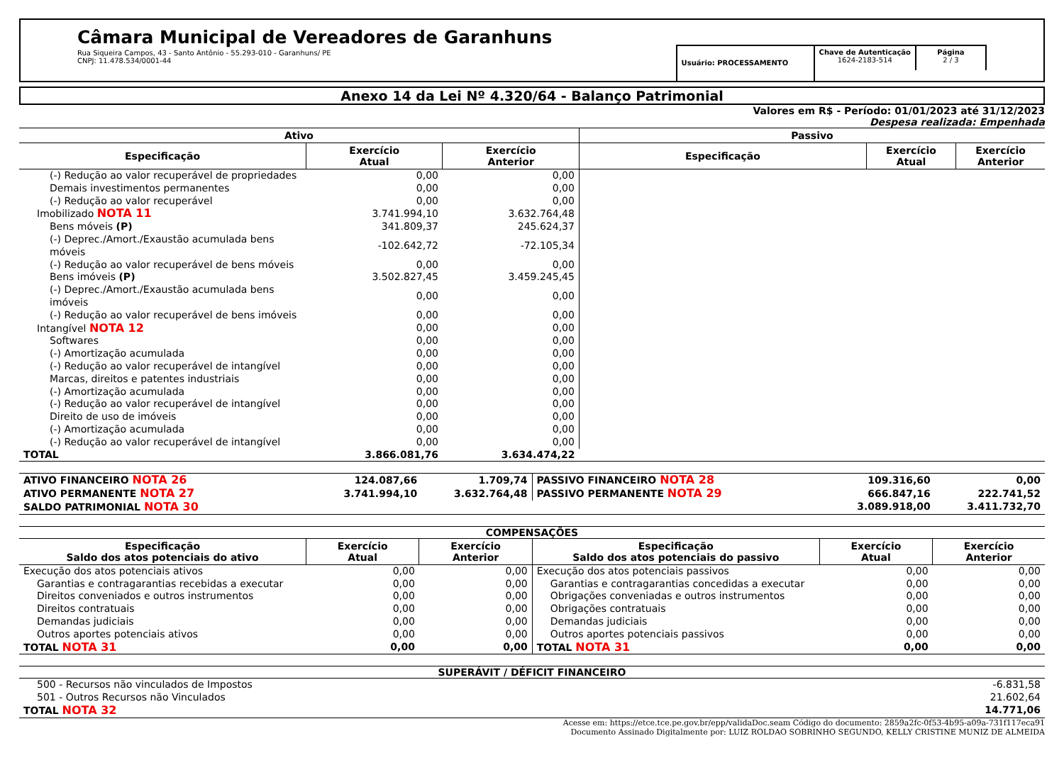Câmara Municipal de Vereadores de Garanhuns
Rua Siqueira Campos, 43 - Santo Antônio - 55.293-010 - Garanhuns/ PE
CNPJ: 11.478.534/0001-44
Usuário: PROCESSAMENTO
Chave de Autenticação
1624-2183-514
Página
2 / 3
Anexo 14 da Lei Nº 4.320/64 - Balanço Patrimonial
Valores em R$ - Período: 01/01/2023 até 31/12/2023
Despesa realizada: Empenhada
| Ativo | | | Passivo | | |
| --- | --- | --- | --- | --- | --- |
| Especificação | Exercício Atual | Exercício Anterior | Especificação | Exercício Atual | Exercício Anterior |
| (-) Redução ao valor recuperável de propriedades | 0,00 | 0,00 | | | |
| Demais investimentos permanentes | 0,00 | 0,00 | | | |
| (-) Redução ao valor recuperável | 0,00 | 0,00 | | | |
| Imobilizado NOTA 11 | 3.741.994,10 | 3.632.764,48 | | | |
| Bens móveis (P) | 341.809,37 | 245.624,37 | | | |
| (-) Deprec./Amort./Exaustão acumulada bens móveis | -102.642,72 | -72.105,34 | | | |
| (-) Redução ao valor recuperável de bens móveis | 0,00 | 0,00 | | | |
| Bens imóveis (P) | 3.502.827,45 | 3.459.245,45 | | | |
| (-) Deprec./Amort./Exaustão acumulada bens imóveis | 0,00 | 0,00 | | | |
| (-) Redução ao valor recuperável de bens imóveis | 0,00 | 0,00 | | | |
| Intangível NOTA 12 | 0,00 | 0,00 | | | |
| Softwares | 0,00 | 0,00 | | | |
| (-) Amortização acumulada | 0,00 | 0,00 | | | |
| (-) Redução ao valor recuperável de intangível | 0,00 | 0,00 | | | |
| Marcas, direitos e patentes industriais | 0,00 | 0,00 | | | |
| (-) Amortização acumulada | 0,00 | 0,00 | | | |
| (-) Redução ao valor recuperável de intangível | 0,00 | 0,00 | | | |
| Direito de uso de imóveis | 0,00 | 0,00 | | | |
| (-) Amortização acumulada | 0,00 | 0,00 | | | |
| (-) Redução ao valor recuperável de intangível | 0,00 | 0,00 | | | |
| TOTAL | 3.866.081,76 | 3.634.474,22 | | | |
| ATIVO FINANCEIRO NOTA 26 | 124.087,66 | 1.709,74 | PASSIVO FINANCEIRO NOTA 28 | 109.316,60 | 0,00 |
| ATIVO PERMANENTE NOTA 27 | 3.741.994,10 | 3.632.764,48 | PASSIVO PERMANENTE NOTA 29 | 666.847,16 | 222.741,52 |
| SALDO PATRIMONIAL NOTA 30 | | | | 3.089.918,00 | 3.411.732,70 |
COMPENSAÇÕES
| Especificação Saldo dos atos potenciais do ativo | Exercício Atual | Exercício Anterior | Especificação Saldo dos atos potenciais do passivo | Exercício Atual | Exercício Anterior |
| --- | --- | --- | --- | --- | --- |
| Execução dos atos potenciais ativos | 0,00 | 0,00 | Execução dos atos potenciais passivos | 0,00 | 0,00 |
| Garantias e contragarantias recebidas a executar | 0,00 | 0,00 | Garantias e contragarantias concedidas a executar | 0,00 | 0,00 |
| Direitos conveniados e outros instrumentos | 0,00 | 0,00 | Obrigações conveniadas e outros instrumentos | 0,00 | 0,00 |
| Direitos contratuais | 0,00 | 0,00 | Obrigações contratuais | 0,00 | 0,00 |
| Demandas judiciais | 0,00 | 0,00 | Demandas judiciais | 0,00 | 0,00 |
| Outros aportes potenciais ativos | 0,00 | 0,00 | Outros aportes potenciais passivos | 0,00 | 0,00 |
| TOTAL NOTA 31 | 0,00 | 0,00 | TOTAL NOTA 31 | 0,00 | 0,00 |
SUPERÁVIT / DÉFICIT FINANCEIRO
| 500 - Recursos não vinculados de Impostos | -6.831,58 |
| 501 - Outros Recursos não Vinculados | 21.602,64 |
| TOTAL NOTA 32 | 14.771,06 |
Acesse em: https://etce.tce.pe.gov.br/epp/validaDoc.seam Código do documento: 2859a2fc-0f53-4b95-a09a-731f117eca91
Documento Assinado Digitalmente por: LUIZ ROLDAO SOBRINHO SEGUNDO, KELLY CRISTINE MUNIZ DE ALMEIDA